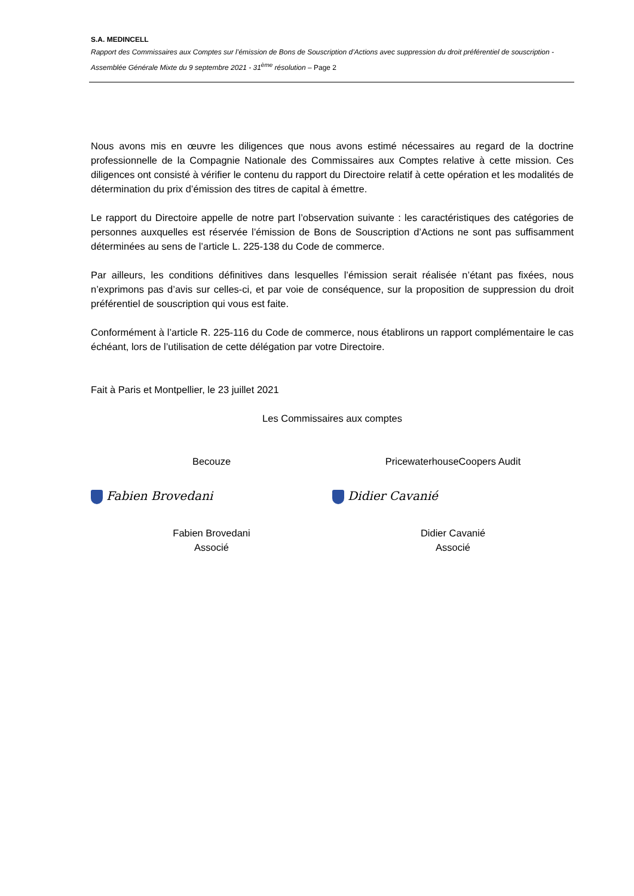S.A. MEDINCELL
Rapport des Commissaires aux Comptes sur l’émission de Bons de Souscription d’Actions avec suppression du droit préférentiel de souscription - Assemblée Générale Mixte du 9 septembre 2021 - 31<sup>ème</sup> résolution – Page 2
Nous avons mis en œuvre les diligences que nous avons estimé nécessaires au regard de la doctrine professionnelle de la Compagnie Nationale des Commissaires aux Comptes relative à cette mission. Ces diligences ont consisté à vérifier le contenu du rapport du Directoire relatif à cette opération et les modalités de détermination du prix d’émission des titres de capital à émettre.
Le rapport du Directoire appelle de notre part l’observation suivante : les caractéristiques des catégories de personnes auxquelles est réservée l’émission de Bons de Souscription d’Actions ne sont pas suffisamment déterminées au sens de l’article L. 225-138 du Code de commerce.
Par ailleurs, les conditions définitives dans lesquelles l’émission serait réalisée n’étant pas fixées, nous n’exprimons pas d’avis sur celles-ci, et par voie de conséquence, sur la proposition de suppression du droit préférentiel de souscription qui vous est faite.
Conformément à l’article R. 225-116 du Code de commerce, nous établirons un rapport complémentaire le cas échéant, lors de l’utilisation de cette délégation par votre Directoire.
Fait à Paris et Montpellier, le 23 juillet 2021
Les Commissaires aux comptes
Becouze PricewaterhouseCoopers Audit
Fabien Brovedani Didier Cavanié
Fabien Brovedani
Associé
Didier Cavanié
Associé